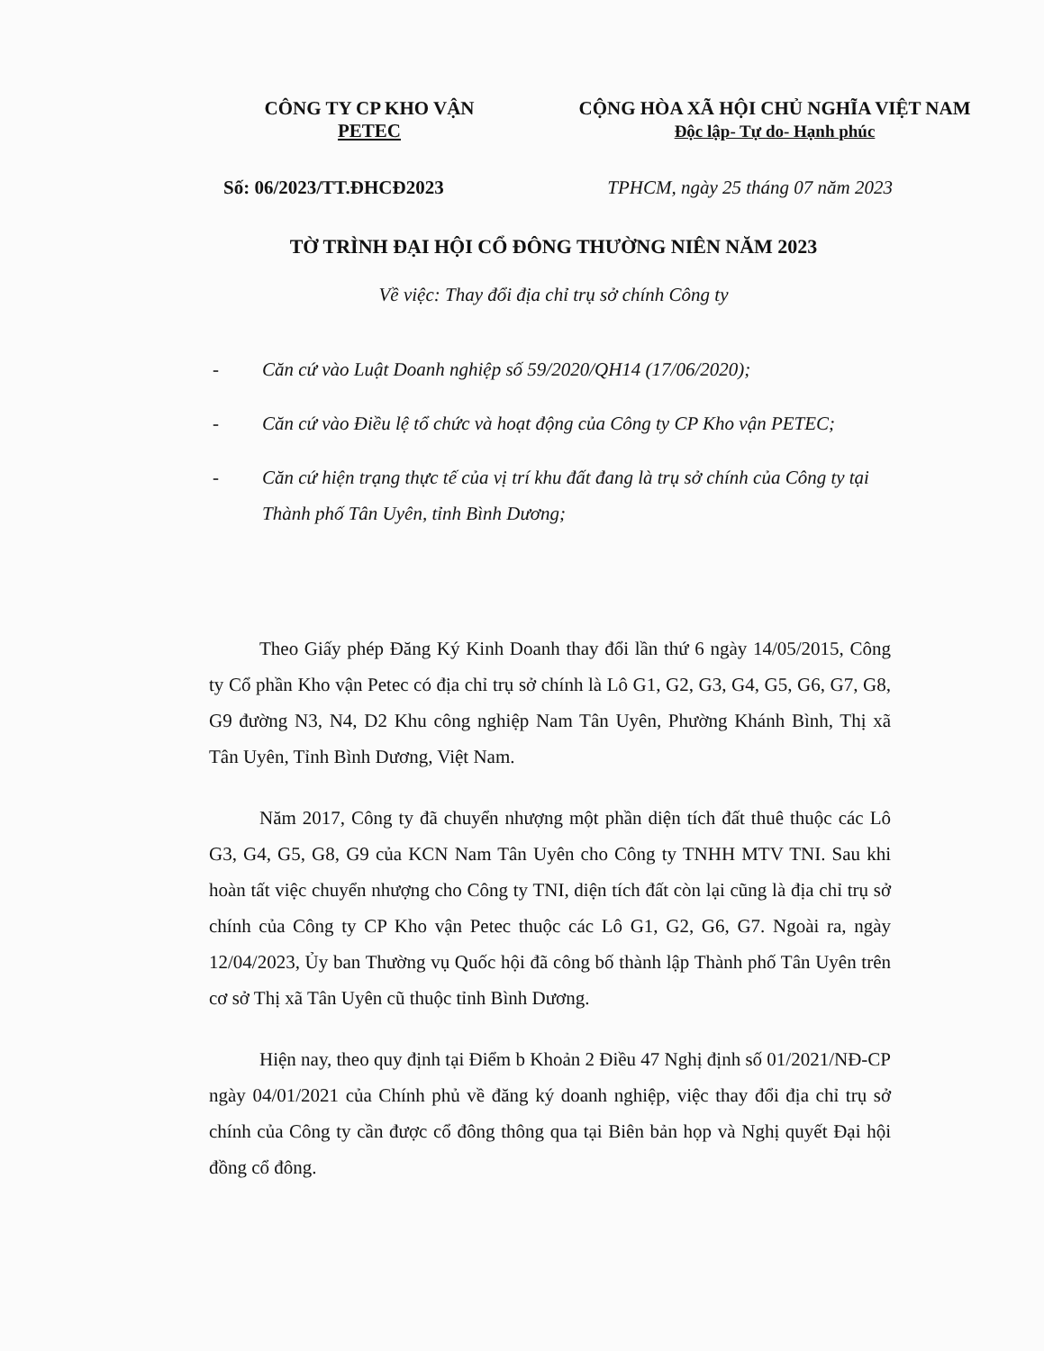CÔNG TY CP KHO VẬN
PETEC
CỘNG HÒA XÃ HỘI CHỦ NGHĨA VIỆT NAM
Độc lập- Tự do- Hạnh phúc
Số: 06/2023/TT.ĐHCĐ2023 TPHCM, ngày 25 tháng 07 năm 2023
TỜ TRÌNH ĐẠI HỘI CỔ ĐÔNG THƯỜNG NIÊN NĂM 2023
Về việc: Thay đổi địa chỉ trụ sở chính Công ty
- Căn cứ vào Luật Doanh nghiệp số 59/2020/QH14 (17/06/2020);
- Căn cứ vào Điều lệ tổ chức và hoạt động của Công ty CP Kho vận PETEC;
- Căn cứ hiện trạng thực tế của vị trí khu đất đang là trụ sở chính của Công ty tại Thành phố Tân Uyên, tỉnh Bình Dương;
Theo Giấy phép Đăng Ký Kinh Doanh thay đổi lần thứ 6 ngày 14/05/2015, Công ty Cổ phần Kho vận Petec có địa chỉ trụ sở chính là Lô G1, G2, G3, G4, G5, G6, G7, G8, G9 đường N3, N4, D2 Khu công nghiệp Nam Tân Uyên, Phường Khánh Bình, Thị xã Tân Uyên, Tỉnh Bình Dương, Việt Nam.
Năm 2017, Công ty đã chuyển nhượng một phần diện tích đất thuê thuộc các Lô G3, G4, G5, G8, G9 của KCN Nam Tân Uyên cho Công ty TNHH MTV TNI. Sau khi hoàn tất việc chuyển nhượng cho Công ty TNI, diện tích đất còn lại cũng là địa chỉ trụ sở chính của Công ty CP Kho vận Petec thuộc các Lô G1, G2, G6, G7. Ngoài ra, ngày 12/04/2023, Ủy ban Thường vụ Quốc hội đã công bố thành lập Thành phố Tân Uyên trên cơ sở Thị xã Tân Uyên cũ thuộc tỉnh Bình Dương.
Hiện nay, theo quy định tại Điểm b Khoản 2 Điều 47 Nghị định số 01/2021/NĐ-CP ngày 04/01/2021 của Chính phủ về đăng ký doanh nghiệp, việc thay đổi địa chỉ trụ sở chính của Công ty cần được cổ đông thông qua tại Biên bản họp và Nghị quyết Đại hội đồng cổ đông.